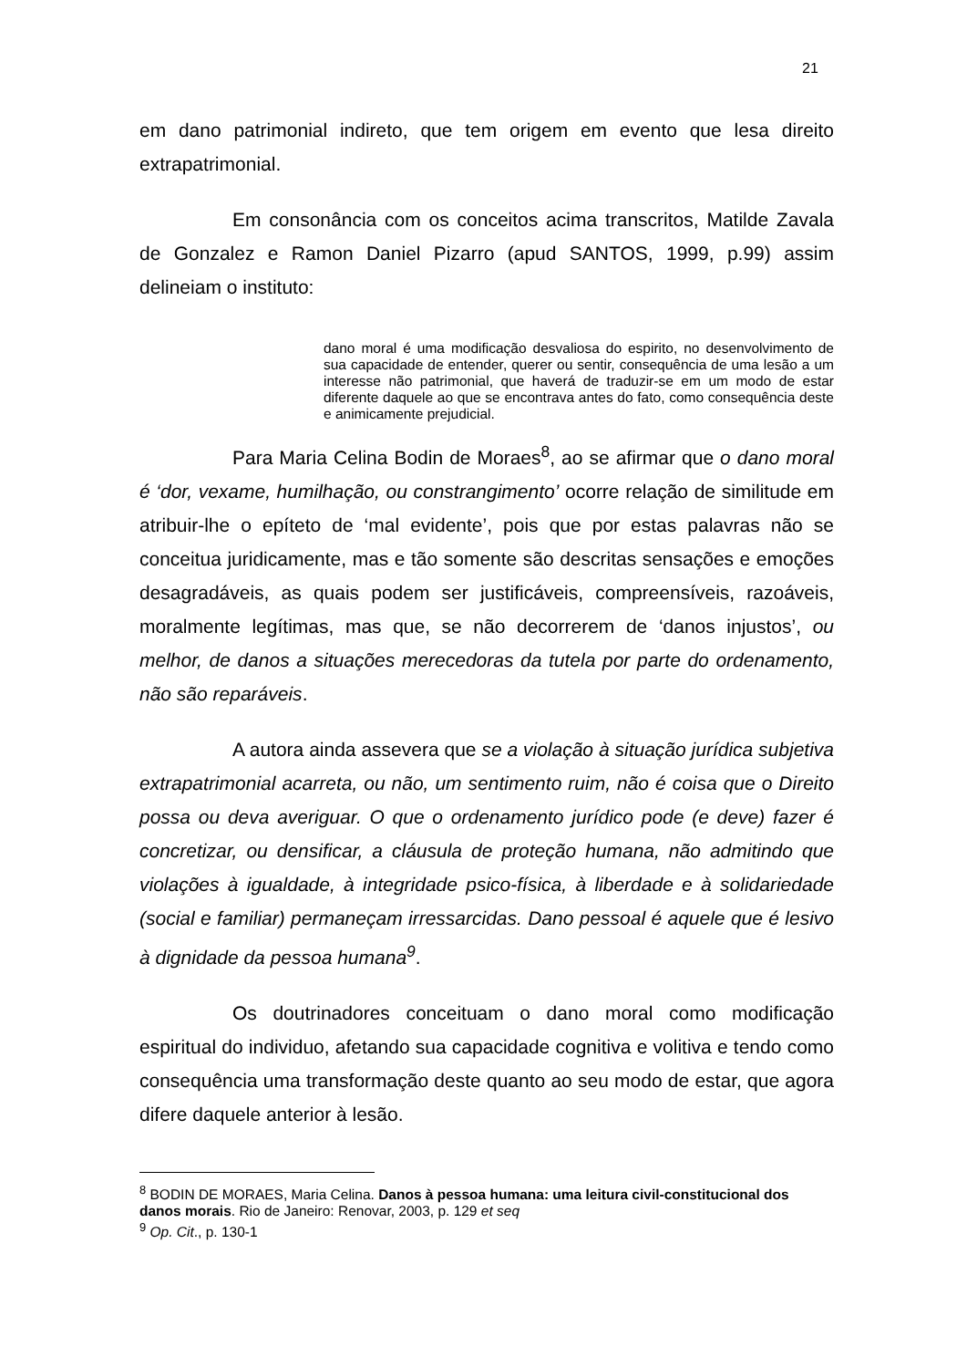21
em dano patrimonial indireto, que tem origem em evento que lesa direito extrapatrimonial.
Em consonância com os conceitos acima transcritos, Matilde Zavala de Gonzalez e Ramon Daniel Pizarro (apud SANTOS, 1999, p.99) assim delineiam o instituto:
dano moral é uma modificação desvaliosa do espirito, no desenvolvimento de sua capacidade de entender, querer ou sentir, consequência de uma lesão a um interesse não patrimonial, que haverá de traduzir-se em um modo de estar diferente daquele ao que se encontrava antes do fato, como consequência deste e animicamente prejudicial.
Para Maria Celina Bodin de Moraes<sup>8</sup>, ao se afirmar que o dano moral é ‘dor, vexame, humilhação, ou constrangimento’ ocorre relação de similitude em atribuir-lhe o epíteto de ‘mal evidente’, pois que por estas palavras não se conceitua juridicamente, mas e tão somente são descritas sensações e emoções desagradáveis, as quais podem ser justificáveis, compreensíveis, razoáveis, moralmente legítimas, mas que, se não decorrerem de ‘danos injustos’, ou melhor, de danos a situações merecedoras da tutela por parte do ordenamento, não são reparáveis.
A autora ainda assevera que se a violação à situação jurídica subjetiva extrapatrimonial acarreta, ou não, um sentimento ruim, não é coisa que o Direito possa ou deva averiguar. O que o ordenamento jurídico pode (e deve) fazer é concretizar, ou densificar, a cláusula de proteção humana, não admitindo que violações à igualdade, à integridade psico-física, à liberdade e à solidariedade (social e familiar) permaneçam irressarcidas. Dano pessoal é aquele que é lesivo à dignidade da pessoa humana<sup>9</sup>.
Os doutrinadores conceituam o dano moral como modificação espiritual do individuo, afetando sua capacidade cognitiva e volitiva e tendo como consequência uma transformação deste quanto ao seu modo de estar, que agora difere daquele anterior à lesão.
<sup>8</sup> BODIN DE MORAES, Maria Celina. Danos à pessoa humana: uma leitura civil-constitucional dos danos morais. Rio de Janeiro: Renovar, 2003, p. 129 et seq
<sup>9</sup> Op. Cit., p. 130-1